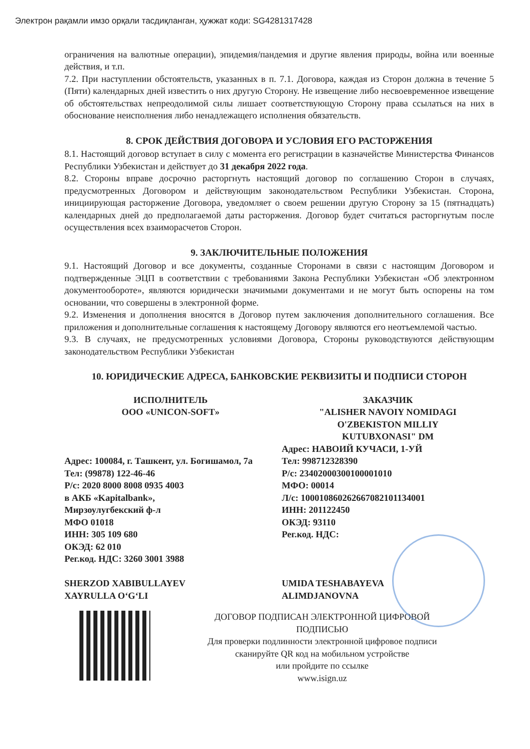Электрон рақамли имзо орқали тасдиқланган, ҳужжат коди: SG4281317428
ограничения на валютные операции), эпидемия/пандемия и другие явления природы, война или военные действия, и т.п.
7.2. При наступлении обстоятельств, указанных в п. 7.1. Договора, каждая из Сторон должна в течение 5 (Пяти) календарных дней известить о них другую Сторону. Не извещение либо несвоевременное извещение об обстоятельствах непреодолимой силы лишает соответствующую Сторону права ссылаться на них в обоснование неисполнения либо ненадлежащего исполнения обязательств.
8. СРОК ДЕЙСТВИЯ ДОГОВОРА И УСЛОВИЯ ЕГО РАСТОРЖЕНИЯ
8.1. Настоящий договор вступает в силу с момента его регистрации в казначействе Министерства Финансов Республики Узбекистан и действует до 31 декабря 2022 года.
8.2. Стороны вправе досрочно расторгнуть настоящий договор по соглашению Сторон в случаях, предусмотренных Договором и действующим законодательством Республики Узбекистан. Сторона, инициирующая расторжение Договора, уведомляет о своем решении другую Сторону за 15 (пятнадцать) календарных дней до предполагаемой даты расторжения. Договор будет считаться расторгнутым после осуществления всех взаиморасчетов Сторон.
9. ЗАКЛЮЧИТЕЛЬНЫЕ ПОЛОЖЕНИЯ
9.1. Настоящий Договор и все документы, созданные Сторонами в связи с настоящим Договором и подтвержденные ЭЦП в соответствии с требованиями Закона Республики Узбекистан «Об электронном документообороте», являются юридически значимыми документами и не могут быть оспорены на том основании, что совершены в электронной форме.
9.2. Изменения и дополнения вносятся в Договор путем заключения дополнительного соглашения. Все приложения и дополнительные соглашения к настоящему Договору являются его неотъемлемой частью.
9.3. В случаях, не предусмотренных условиями Договора, Стороны руководствуются действующим законодательством Республики Узбекистан
10. ЮРИДИЧЕСКИЕ АДРЕСА, БАНКОВСКИЕ РЕКВИЗИТЫ И ПОДПИСИ СТОРОН
ИСПОЛНИТЕЛЬ
ООО «UNICON-SOFT»
Адрес: 100084, г. Ташкент, ул. Богишамол, 7а
Тел: (99878) 122-46-46
Р/с: 2020 8000 8008 0935 4003
в АКБ «Kapitalbank»,
Мирзоулугбекский ф-л
МФО 01018
ИНН: 305 109 680
ОКЭД: 62 010
Рег.код. НДС: 3260 3001 3988
SHERZOD XABIBULLAYEV
XAYRULLA O‘G‘LI
ЗАКАЗЧИК
"ALISHER NAVOIY NOMIDAGI
O'ZBEKISTON MILLIY
KUTUBXONASI" DM
Адрес: НАВОИЙ КУЧАСИ, 1-УЙ
Тел: 998712328390
Р/с: 23402000300100001010
МФО: 00014
Л/с: 100010860262667082101134001
ИНН: 201122450
ОКЭД: 93110
Рег.код. НДС:
UMIDA TESHABAYEVA
ALIMDJANOVNA
ДОГОВОР ПОДПИСАН ЭЛЕКТРОННОЙ ЦИФРОВОЙ
ПОДПИСЬЮ
Для проверки подлинности электронной цифровое подписи
сканируйте QR код на мобильном устройстве
или пройдите по ссылке
www.isign.uz